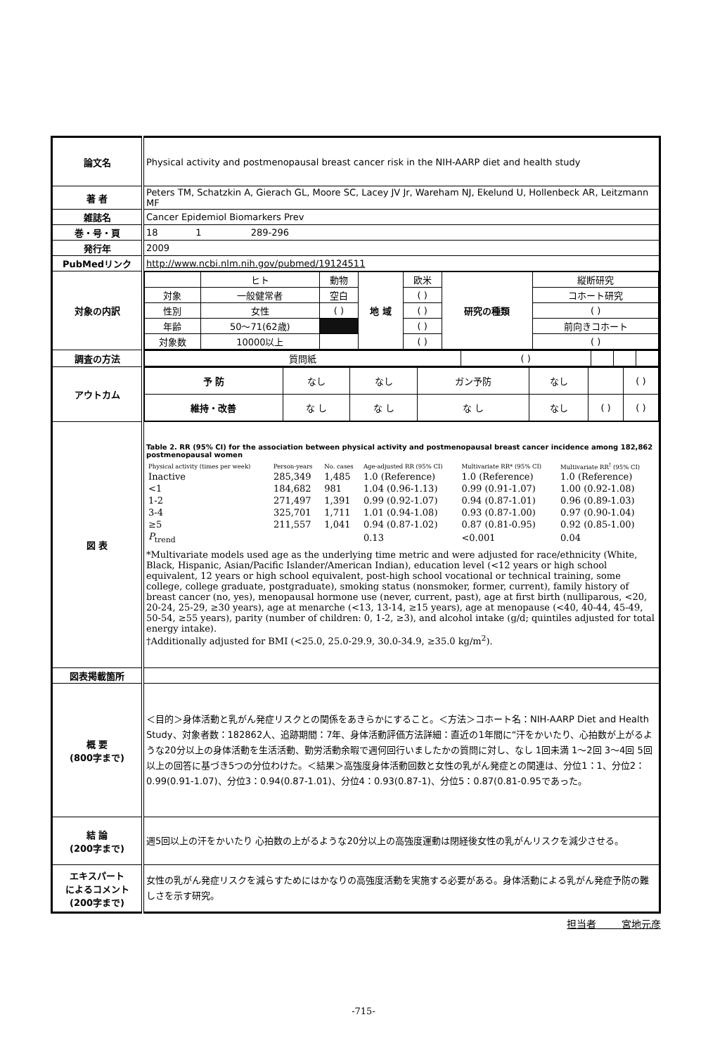| 論文名 | Physical activity and postmenopausal breast cancer risk in the NIH-AARP diet and health study |
| 著 者 | Peters TM, Schatzkin A, Gierach GL, Moore SC, Lacey JV Jr, Wareham NJ, Ekelund U, Hollenbeck AR, Leitzmann MF |
| 雑誌名 | Cancer Epidemiol Biomarkers Prev |
| 巻・号・頁 | 18 1 289-296 |
| 発行年 | 2009 |
| PubMedリンク | http://www.ncbi.nlm.nih.gov/pubmed/19124511 |
| 対象の内訳 | / / ヒト / 動物 / 地 域 / 欧米 / 研究の種類 / 縦断研究 / / 対象 / 一般健常者 / 空白 / / ( ) / / コホート研究 / / 性別 / 女性 / ( ) / / ( ) / / ( ) / / 年齢 / 50～71(62歳) / / / ( ) / / 前向きコホート / / 対象数 / 10000以上 / / / ( ) / / ( ) / |
| 調査の方法 | / 質問紙 / ( ) / / / / |
| アウトカム | / 予 防 / なし / なし / ガン予防 / なし / / ( ) / / 維持・改善 / な し / な し / な し / なし / ( ) / ( ) / |
| 図 表 | Table 2. RR (95% CI) for the association between physical activity and postmenopausal breast cancer incidence among 182,862 postmenopausal women / Physical activity (times per week) / Person-years / No. cases / Age-adjusted RR (95% CI) / Multivariate RR* (95% CI) / Multivariate RR<sup>†</sup> (95% CI) / / --- / --- / --- / --- / --- / --- / / Inactive / 285,349 / 1,485 / 1.0 (Reference) / 1.0 (Reference) / 1.0 (Reference) / / <1 / 184,682 / 981 / 1.04 (0.96-1.13) / 0.99 (0.91-1.07) / 1.00 (0.92-1.08) / / 1-2 / 271,497 / 1,391 / 0.99 (0.92-1.07) / 0.94 (0.87-1.01) / 0.96 (0.89-1.03) / / 3-4 / 325,701 / 1,711 / 1.01 (0.94-1.08) / 0.93 (0.87-1.00) / 0.97 (0.90-1.04) / / ≥5 / 211,557 / 1,041 / 0.94 (0.87-1.02) / 0.87 (0.81-0.95) / 0.92 (0.85-1.00) / / P<sub>trend</sub> / / / 0.13 / <0.001 / 0.04 / *Multivariate models used age as the underlying time metric and were adjusted for race/ethnicity (White, Black, Hispanic, Asian/Pacific Islander/American Indian), education level (<12 years or high school equivalent, 12 years or high school equivalent, post-high school vocational or technical training, some college, college graduate, postgraduate), smoking status (nonsmoker, former, current), family history of breast cancer (no, yes), menopausal hormone use (never, current, past), age at first birth (nulliparous, <20, 20-24, 25-29, ≥30 years), age at menarche (<13, 13-14, ≥15 years), age at menopause (<40, 40-44, 45-49, 50-54, ≥55 years), parity (number of children: 0, 1-2, ≥3), and alcohol intake (g/d; quintiles adjusted for total energy intake). †Additionally adjusted for BMI (<25.0, 25.0-29.9, 30.0-34.9, ≥35.0 kg/m<sup>2</sup>). |
| 図表掲載箇所 | |
| 概 要 (800字まで) | ＜目的＞身体活動と乳がん発症リスクとの関係をあきらかにすること。＜方法＞コホート名：NIH-AARP Diet and Health Study、対象者数：182862人、追跡期間：7年、身体活動評価方法詳細：直近の1年間に“汗をかいたり、心拍数が上がるような20分以上の身体活動を生活活動、勤労活動余暇で週何回行いましたかの質問に対し、なし 1回未満 1～2回 3～4回 5回以上の回答に基づき5つの分位わけた。＜結果＞高強度身体活動回数と女性の乳がん発症との関連は、分位1：1、分位2：0.99(0.91-1.07)、分位3：0.94(0.87-1.01)、分位4：0.93(0.87-1)、分位5：0.87(0.81-0.95であった。 |
| 結 論 (200字まで) | 週5回以上の汗をかいたり 心拍数の上がるような20分以上の高強度運動は閉経後女性の乳がんリスクを減少させる。 |
| エキスパート によるコメント (200字まで) | 女性の乳がん発症リスクを減らすためにはかなりの高強度活動を実施する必要がある。身体活動による乳がん発症予防の難しさを示す研究。 |
担当者 宮地元彦
-715-